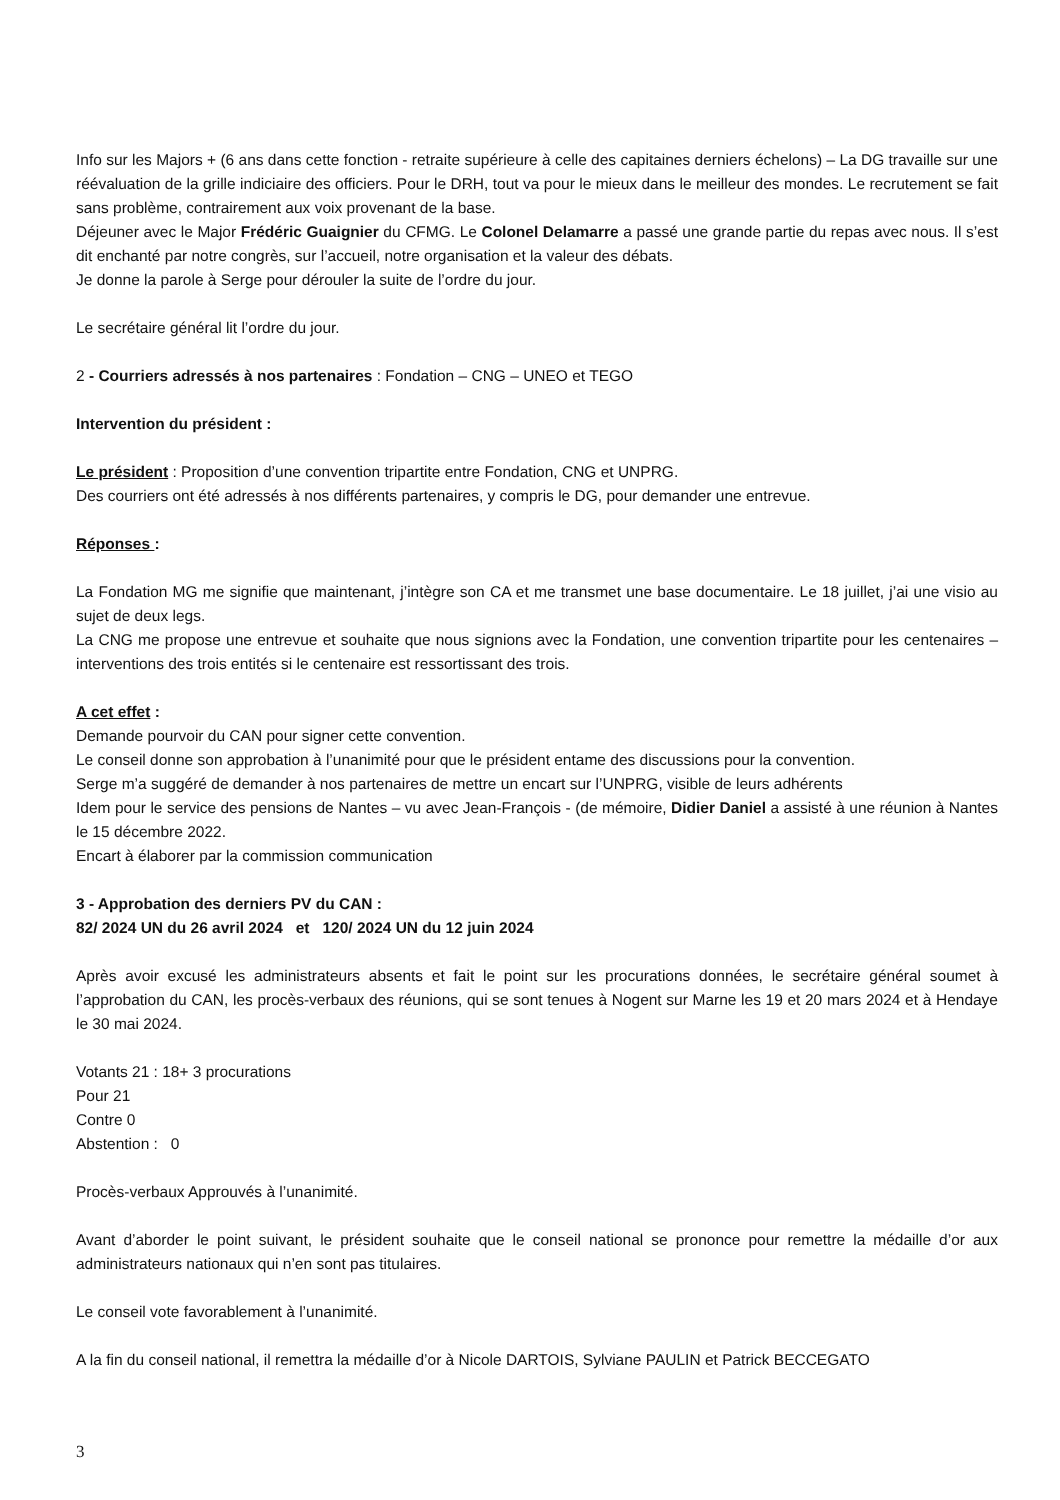Info sur les Majors + (6 ans dans cette fonction - retraite supérieure à celle des capitaines derniers échelons) – La DG travaille sur une réévaluation de la grille indiciaire des officiers. Pour le DRH, tout va pour le mieux dans le meilleur des mondes. Le recrutement se fait sans problème, contrairement aux voix provenant de la base.
Déjeuner avec le Major Frédéric Guaignier du CFMG. Le Colonel Delamarre a passé une grande partie du repas avec nous. Il s’est dit enchanté par notre congrès, sur l’accueil, notre organisation et la valeur des débats.
Je donne la parole à Serge pour dérouler la suite de l’ordre du jour.
Le secrétaire général lit l’ordre du jour.
2 - Courriers adressés à nos partenaires : Fondation – CNG – UNEO et TEGO
Intervention du président :
Le président : Proposition d’une convention tripartite entre Fondation, CNG et UNPRG.
Des courriers ont été adressés à nos différents partenaires, y compris le DG, pour demander une entrevue.
Réponses :
La Fondation MG me signifie que maintenant, j’intègre son CA et me transmet une base documentaire. Le 18 juillet, j’ai une visio au sujet de deux legs.
La CNG me propose une entrevue et souhaite que nous signions avec la Fondation, une convention tripartite pour les centenaires – interventions des trois entités si le centenaire est ressortissant des trois.
A cet effet :
Demande pourvoir du CAN pour signer cette convention.
Le conseil donne son approbation à l’unanimité pour que le président entame des discussions pour la convention.
Serge m’a suggéré de demander à nos partenaires de mettre un encart sur l’UNPRG, visible de leurs adhérents
Idem pour le service des pensions de Nantes – vu avec Jean-François - (de mémoire, Didier Daniel a assisté à une réunion à Nantes le 15 décembre 2022.
Encart à élaborer par la commission communication
3 - Approbation des derniers PV du CAN :
82/ 2024 UN du 26 avril 2024 et 120/ 2024 UN du 12 juin 2024
Après avoir excusé les administrateurs absents et fait le point sur les procurations données, le secrétaire général soumet à l’approbation du CAN, les procès-verbaux des réunions, qui se sont tenues à Nogent sur Marne les 19 et 20 mars 2024 et à Hendaye le 30 mai 2024.
Votants 21 : 18+ 3 procurations
Pour 21
Contre 0
Abstention : 0
Procès-verbaux Approuvés à l’unanimité.
Avant d’aborder le point suivant, le président souhaite que le conseil national se prononce pour remettre la médaille d’or aux administrateurs nationaux qui n’en sont pas titulaires.
Le conseil vote favorablement à l’unanimité.
A la fin du conseil national, il remettra la médaille d’or à Nicole DARTOIS, Sylviane PAULIN et Patrick BECCEGATO
3